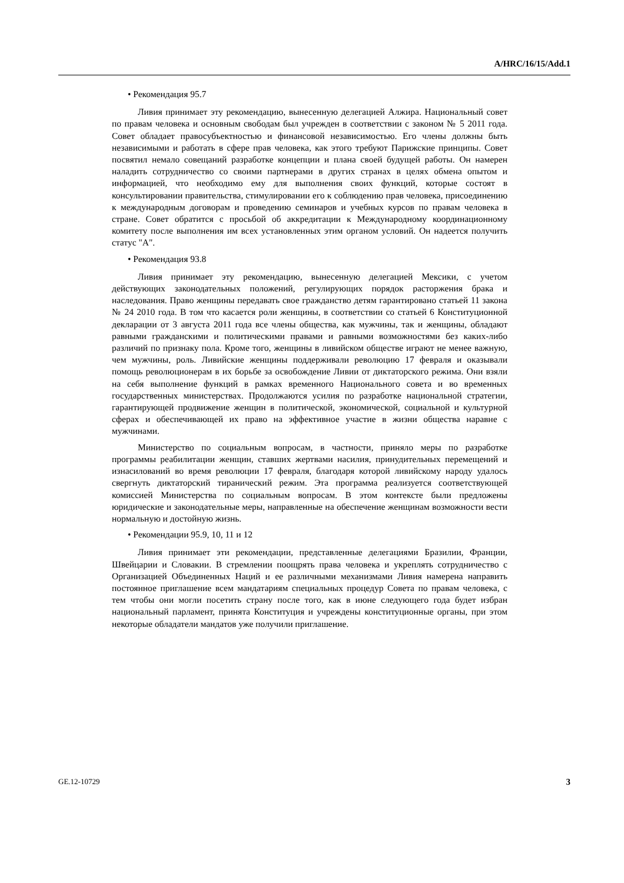A/HRC/16/15/Add.1
• Рекомендация 95.7
Ливия принимает эту рекомендацию, вынесенную делегацией Алжира. Национальный совет по правам человека и основным свободам был учрежден в соответствии с законом № 5 2011 года. Совет обладает правосубъектностью и финансовой независимостью. Его члены должны быть независимыми и работать в сфере прав человека, как этого требуют Парижские принципы. Совет посвятил немало совещаний разработке концепции и плана своей будущей работы. Он намерен наладить сотрудничество со своими партнерами в других странах в целях обмена опытом и информацией, что необходимо ему для выполнения своих функций, которые состоят в консультировании правительства, стимулировании его к соблюдению прав человека, присоединению к международным договорам и проведению семинаров и учебных курсов по правам человека в стране. Совет обратится с просьбой об аккредитации к Международному координационному комитету после выполнения им всех установленных этим органом условий. Он надеется получить статус "А".
• Рекомендация 93.8
Ливия принимает эту рекомендацию, вынесенную делегацией Мексики, с учетом действующих законодательных положений, регулирующих порядок расторжения брака и наследования. Право женщины передавать свое гражданство детям гарантировано статьей 11 закона № 24 2010 года. В том что касается роли женщины, в соответствии со статьей 6 Конституционной декларации от 3 августа 2011 года все члены общества, как мужчины, так и женщины, обладают равными гражданскими и политическими правами и равными возможностями без каких-либо различий по признаку пола. Кроме того, женщины в ливийском обществе играют не менее важную, чем мужчины, роль. Ливийские женщины поддерживали революцию 17 февраля и оказывали помощь революционерам в их борьбе за освобождение Ливии от диктаторского режима. Они взяли на себя выполнение функций в рамках временного Национального совета и во временных государственных министерствах. Продолжаются усилия по разработке национальной стратегии, гарантирующей продвижение женщин в политической, экономической, социальной и культурной сферах и обеспечивающей их право на эффективное участие в жизни общества наравне с мужчинами.
Министерство по социальным вопросам, в частности, приняло меры по разработке программы реабилитации женщин, ставших жертвами насилия, принудительных перемещений и изнасилований во время революции 17 февраля, благодаря которой ливийскому народу удалось свергнуть диктаторский тиранический режим. Эта программа реализуется соответствующей комиссией Министерства по социальным вопросам. В этом контексте были предложены юридические и законодательные меры, направленные на обеспечение женщинам возможности вести нормальную и достойную жизнь.
• Рекомендации 95.9, 10, 11 и 12
Ливия принимает эти рекомендации, представленные делегациями Бразилии, Франции, Швейцарии и Словакии. В стремлении поощрять права человека и укреплять сотрудничество с Организацией Объединенных Наций и ее различными механизмами Ливия намерена направить постоянное приглашение всем мандатариям специальных процедур Совета по правам человека, с тем чтобы они могли посетить страну после того, как в июне следующего года будет избран национальный парламент, принята Конституция и учреждены конституционные органы, при этом некоторые обладатели мандатов уже получили приглашение.
GE.12-10729 3